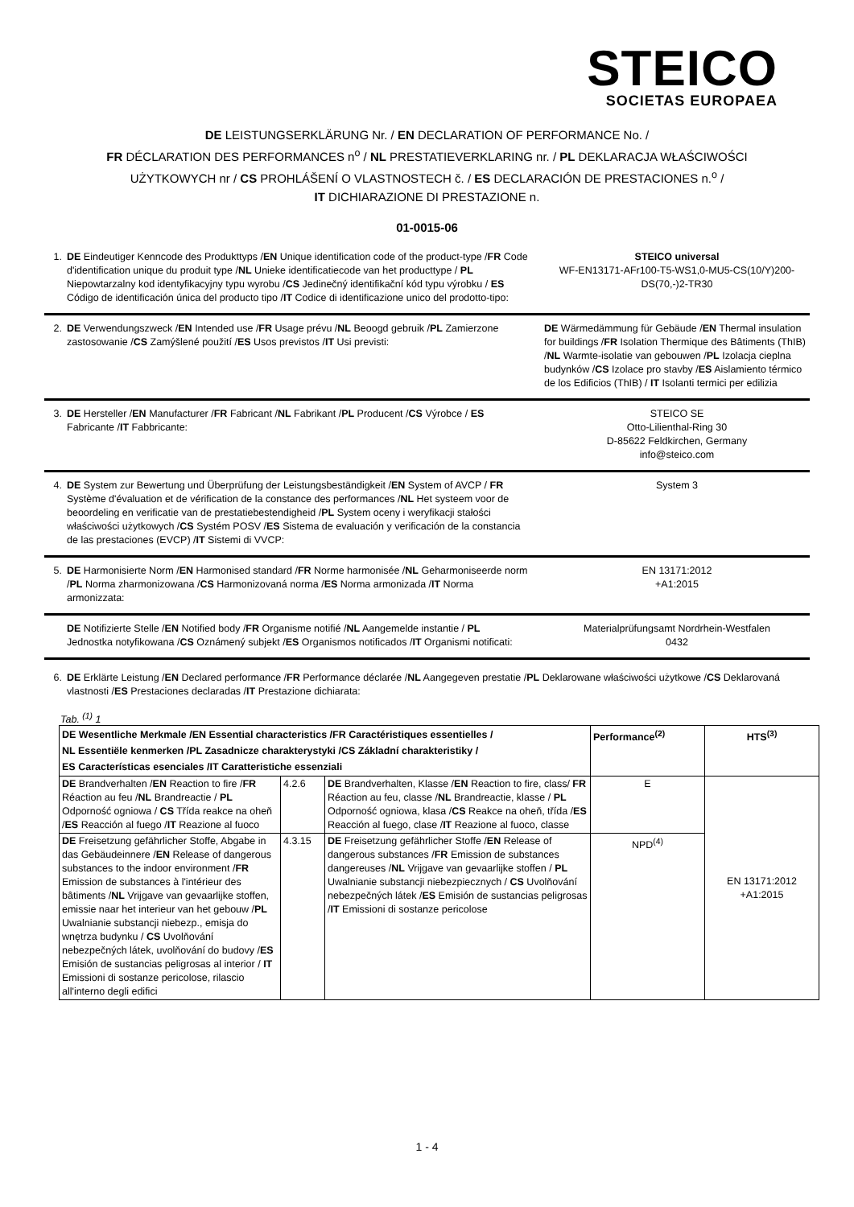STEICO
SOCIETAS EUROPAEA
DE LEISTUNGSERKLÄRUNG Nr. / EN DECLARATION OF PERFORMANCE No. /
FR DÉCLARATION DES PERFORMANCES n<sup>o</sup> / NL PRESTATIEVERKLARING nr. / PL DEKLARACJA WŁAŚCIWOŚCI
UŻYTKOWYCH nr / CS PROHLÁŠENÍ O VLASTNOSTECH č. / ES DECLARACIÓN DE PRESTACIONES n.<sup>o</sup> /
IT DICHIARAZIONE DI PRESTAZIONE n.
01-0015-06
1. DE Eindeutiger Kenncode des Produkttyps /EN Unique identification code of the product-type /FR Code d'identification unique du produit type /NL Unieke identificatiecode van het producttype / PL Niepowtarzalny kod identyfikacyjny typu wyrobu /CS Jedinečný identifikační kód typu výrobku / ES Código de identificación única del producto tipo /IT Codice di identificazione unico del prodotto-tipo:
STEICO universal
WF-EN13171-AFr100-T5-WS1,0-MU5-CS(10/Y)200-DS(70,-)2-TR30
2. DE Verwendungszweck /EN Intended use /FR Usage prévu /NL Beoogd gebruik /PL Zamierzone zastosowanie /CS Zamýšlené použití /ES Usos previstos /IT Usi previsti:
DE Wärmedämmung für Gebäude /EN Thermal insulation for buildings /FR Isolation Thermique des Bâtiments (ThIB) /NL Warmte-isolatie van gebouwen /PL Izolacja cieplna budynków /CS Izolace pro stavby /ES Aislamiento térmico de los Edificios (ThIB) / IT Isolanti termici per edilizia
3. DE Hersteller /EN Manufacturer /FR Fabricant /NL Fabrikant /PL Producent /CS Výrobce / ES Fabricante /IT Fabbricante:
STEICO SE
Otto-Lilienthal-Ring 30
D-85622 Feldkirchen, Germany
info@steico.com
4. DE System zur Bewertung und Überprüfung der Leistungsbeständigkeit /EN System of AVCP / FR Système d'évaluation et de vérification de la constance des performances /NL Het systeem voor de beoordeling en verificatie van de prestatiebestendigheid /PL System oceny i weryfikacji stałości właściwości użytkowych /CS Systém POSV /ES Sistema de evaluación y verificación de la constancia de las prestaciones (EVCP) /IT Sistemi di VVCP:
System 3
5. DE Harmonisierte Norm /EN Harmonised standard /FR Norme harmonisée /NL Geharmoniseerde norm /PL Norma zharmonizowana /CS Harmonizovaná norma /ES Norma armonizada /IT Norma armonizzata:
EN 13171:2012
+A1:2015
DE Notifizierte Stelle /EN Notified body /FR Organisme notifié /NL Aangemelde instantie / PL Jednostka notyfikowana /CS Oznámený subjekt /ES Organismos notificados /IT Organismi notificati:
Materialprüfungsamt Nordrhein-Westfalen
0432
6. DE Erklärte Leistung /EN Declared performance /FR Performance déclarée /NL Aangegeven prestatie /PL Deklarowane właściwości użytkowe /CS Deklarovaná vlastnosti /ES Prestaciones declaradas /IT Prestazione dichiarata:
Tab. <sup>(1)</sup> 1
| DE Wesentliche Merkmale /EN Essential characteristics /FR Caractéristiques essentielles / NL Essentiële kenmerken /PL Zasadnicze charakterystyki /CS Základní charakteristiky / ES Características esenciales /IT Caratteristiche essenziali | | | Performance<sup>(2)</sup> | HTS<sup>(3)</sup> |
| --- | --- | --- | --- | --- |
| DE Brandverhalten / EN Reaction to fire / FR Réaction au feu / NL Brandreactie / PL Odporność ogniowa / CS Třída reakce na oheň / ES Reacción al fuego / IT Reazione al fuoco | 4.2.6 | DE Brandverhalten, Klasse / EN Reaction to fire, class/ FR Réaction au feu, classe / NL Brandreactie, klasse / PL Odporność ogniowa, klasa / CS Reakce na oheň, třída / ES Reacción al fuego, clase / IT Reazione al fuoco, classe | E | EN 13171:2012 +A1:2015 |
| DE Freisetzung gefährlicher Stoffe, Abgabe in das Gebäudeinnere / EN Release of dangerous substances to the indoor environment / FR Emission de substances à l'intérieur des bâtiments / NL Vrijgave van gevaarlijke stoffen, emissie naar het interieur van het gebouw / PL Uwalnianie substancji niebezp., emisja do wnętrza budynku / CS Uvolňování nebezpečných látek, uvolňování do budovy / ES Emisión de sustancias peligrosas al interior / IT Emissioni di sostanze pericolose, rilascio all'interno degli edifici | 4.3.15 | DE Freisetzung gefährlicher Stoffe / EN Release of dangerous substances / FR Emission de substances dangereuses / NL Vrijgave van gevaarlijke stoffen / PL Uwalnianie substancji niebezpiecznych / CS Uvolňování nebezpečných látek / ES Emisión de sustancias peligrosas / IT Emissioni di sostanze pericolose | NPD<sup>(4)</sup> | |
1 - 4